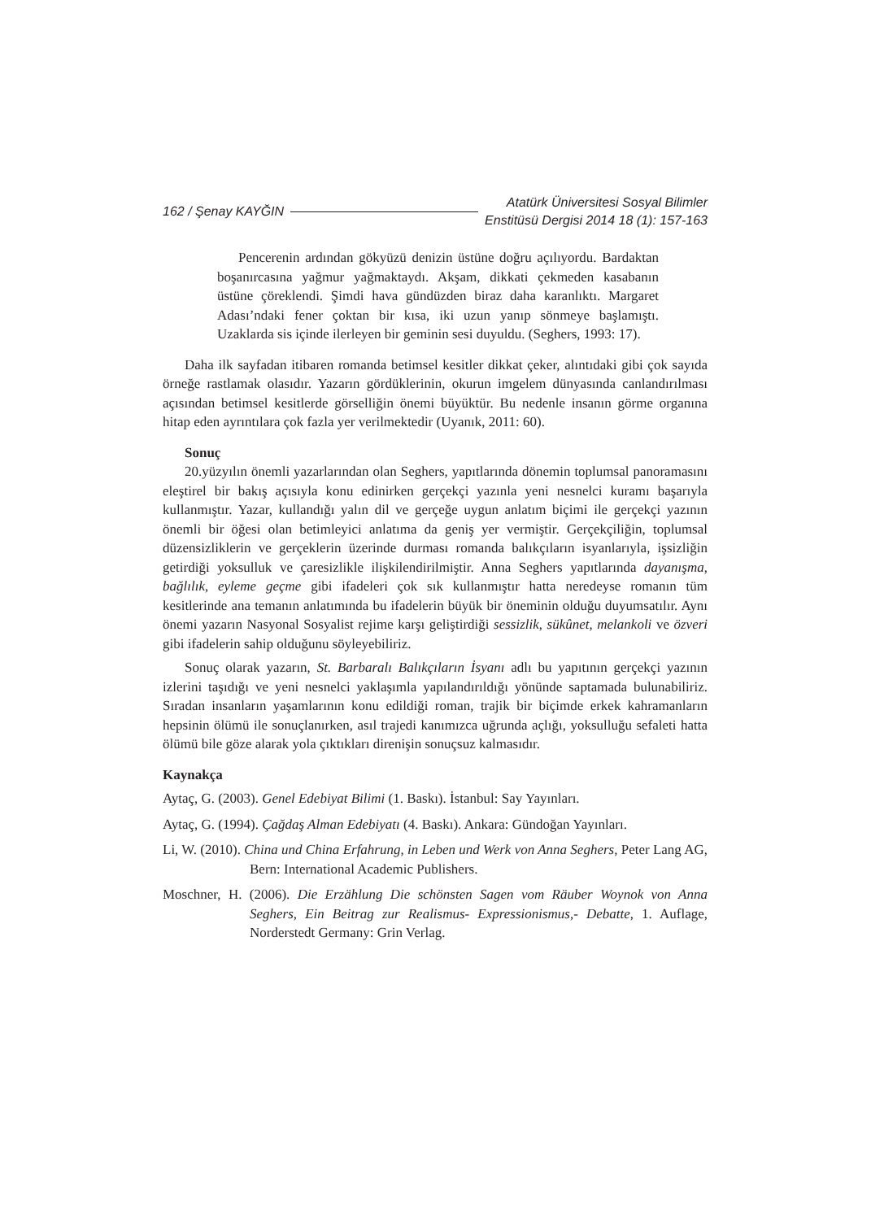162 / Şenay KAYĞIN Atatürk Üniversitesi Sosyal Bilimler
Enstitüsü Dergisi 2014 18 (1): 157-163
Pencerenin ardından gökyüzü denizin üstüne doğru açılıyordu. Bardaktan boşanırcasına yağmur yağmaktaydı. Akşam, dikkati çekmeden kasabanın üstüne çöreklendi. Şimdi hava gündüzden biraz daha karanlıktı. Margaret Adası’ndaki fener çoktan bir kısa, iki uzun yanıp sönmeye başlamıştı. Uzaklarda sis içinde ilerleyen bir geminin sesi duyuldu. (Seghers, 1993: 17).
Daha ilk sayfadan itibaren romanda betimsel kesitler dikkat çeker, alıntıdaki gibi çok sayıda örneğe rastlamak olasıdır. Yazarın gördüklerinin, okurun imgelem dünyasında canlandırılması açısından betimsel kesitlerde görselliğin önemi büyüktür. Bu nedenle insanın görme organına hitap eden ayrıntılara çok fazla yer verilmektedir (Uyanık, 2011: 60).
Sonuç
20.yüzyılın önemli yazarlarından olan Seghers, yapıtlarında dönemin toplumsal panoramasını eleştirel bir bakış açısıyla konu edinirken gerçekçi yazınla yeni nesnelci kuramı başarıyla kullanmıştır. Yazar, kullandığı yalın dil ve gerçeğe uygun anlatım biçimi ile gerçekçi yazının önemli bir öğesi olan betimleyici anlatıma da geniş yer vermiştir. Gerçekçiliğin, toplumsal düzensizliklerin ve gerçeklerin üzerinde durması romanda balıkçıların isyanlarıyla, işsizliğin getirdiği yoksulluk ve çaresizlikle ilişkilendirilmiştir. Anna Seghers yapıtlarında dayanışma, bağlılık, eyleme geçme gibi ifadeleri çok sık kullanmıştır hatta neredeyse romanın tüm kesitlerinde ana temanın anlatımında bu ifadelerin büyük bir öneminin olduğu duyumsatılır. Aynı önemi yazarın Nasyonal Sosyalist rejime karşı geliştirdiği sessizlik, sükûnet, melankoli ve özveri gibi ifadelerin sahip olduğunu söyleyebiliriz.
Sonuç olarak yazarın, St. Barbaralı Balıkçıların İsyanı adlı bu yapıtının gerçekçi yazının izlerini taşıdığı ve yeni nesnelci yaklaşımla yapılandırıldığı yönünde saptamada bulunabiliriz. Sıradan insanların yaşamlarının konu edildiği roman, trajik bir biçimde erkek kahramanların hepsinin ölümü ile sonuçlanırken, asıl trajedi kanımızca uğrunda açlığı, yoksulluğu sefaleti hatta ölümü bile göze alarak yola çıktıkları direnişin sonuçsuz kalmasıdır.
Kaynakça
Aytaç, G. (2003). Genel Edebiyat Bilimi (1. Baskı). İstanbul: Say Yayınları.
Aytaç, G. (1994). Çağdaş Alman Edebiyatı (4. Baskı). Ankara: Gündoğan Yayınları.
Li, W. (2010). China und China Erfahrung, in Leben und Werk von Anna Seghers, Peter Lang AG, Bern: International Academic Publishers.
Moschner, H. (2006). Die Erzählung Die schönsten Sagen vom Räuber Woynok von Anna Seghers, Ein Beitrag zur Realismus- Expressionismus,- Debatte, 1. Auflage, Norderstedt Germany: Grin Verlag.